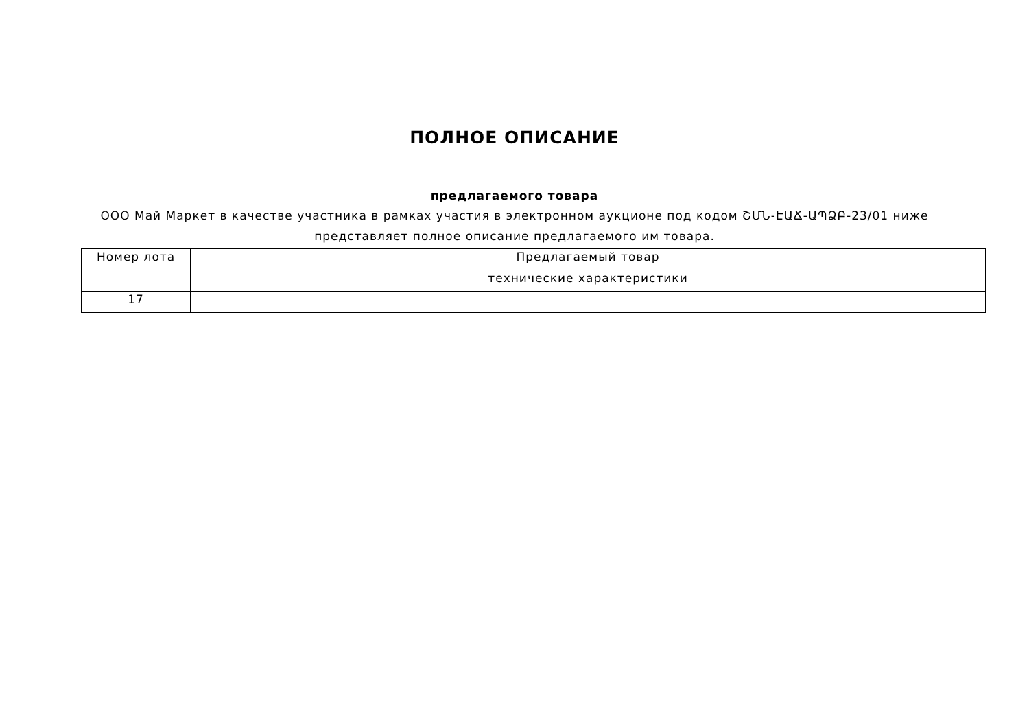ПОЛНОЕ ОПИСАНИЕ
предлагаемого товара
ООО Май Маркет в качестве участника в рамках участия в электронном аукционе под кодом ՇՄՆ-ԷԱՃ-ԱՊՁԲ-23/01 ниже представляет полное описание предлагаемого им товара.
| Номер лота | Предлагаемый товар |
| | технические характеристики |
| 17 | |